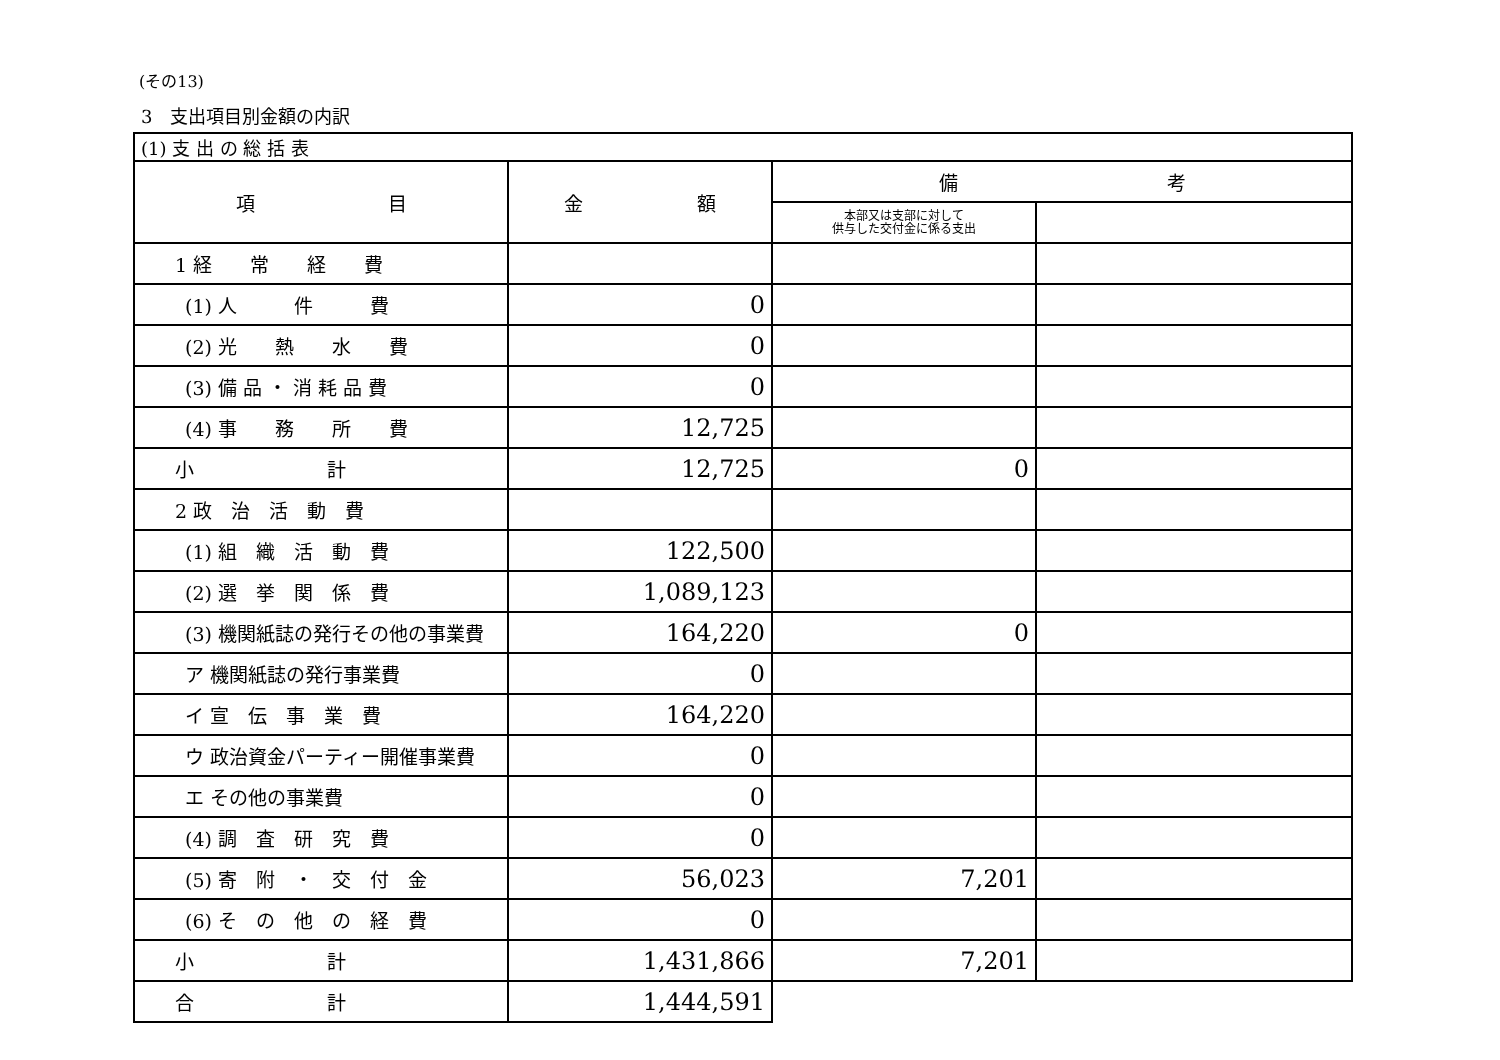(その13)
3　支出項目別金額の内訳
| (1) 支 出 の 総 括 表 | | | |
| --- | --- | --- | --- |
| 項 目 | 金 額 | 備 考 | |
| | | 本部又は支部に対して 供与した交付金に係る支出 | |
| 1 経 常 経 費 | | | |
| (1) 人 件 費 | 0 | | |
| (2) 光 熱 水 費 | 0 | | |
| (3) 備 品 ・ 消 耗 品 費 | 0 | | |
| (4) 事 務 所 費 | 12,725 | | |
| 小 計 | 12,725 | 0 | |
| 2 政 治 活 動 費 | | | |
| (1) 組 織 活 動 費 | 122,500 | | |
| (2) 選 挙 関 係 費 | 1,089,123 | | |
| (3) 機関紙誌の発行その他の事業費 | 164,220 | 0 | |
| ア 機関紙誌の発行事業費 | 0 | | |
| イ 宣 伝 事 業 費 | 164,220 | | |
| ウ 政治資金パーティー開催事業費 | 0 | | |
| エ その他の事業費 | 0 | | |
| (4) 調 査 研 究 費 | 0 | | |
| (5) 寄 附 ・ 交 付 金 | 56,023 | 7,201 | |
| (6) そ の 他 の 経 費 | 0 | | |
| 小 計 | 1,431,866 | 7,201 | |
| 合 計 | 1,444,591 | | |